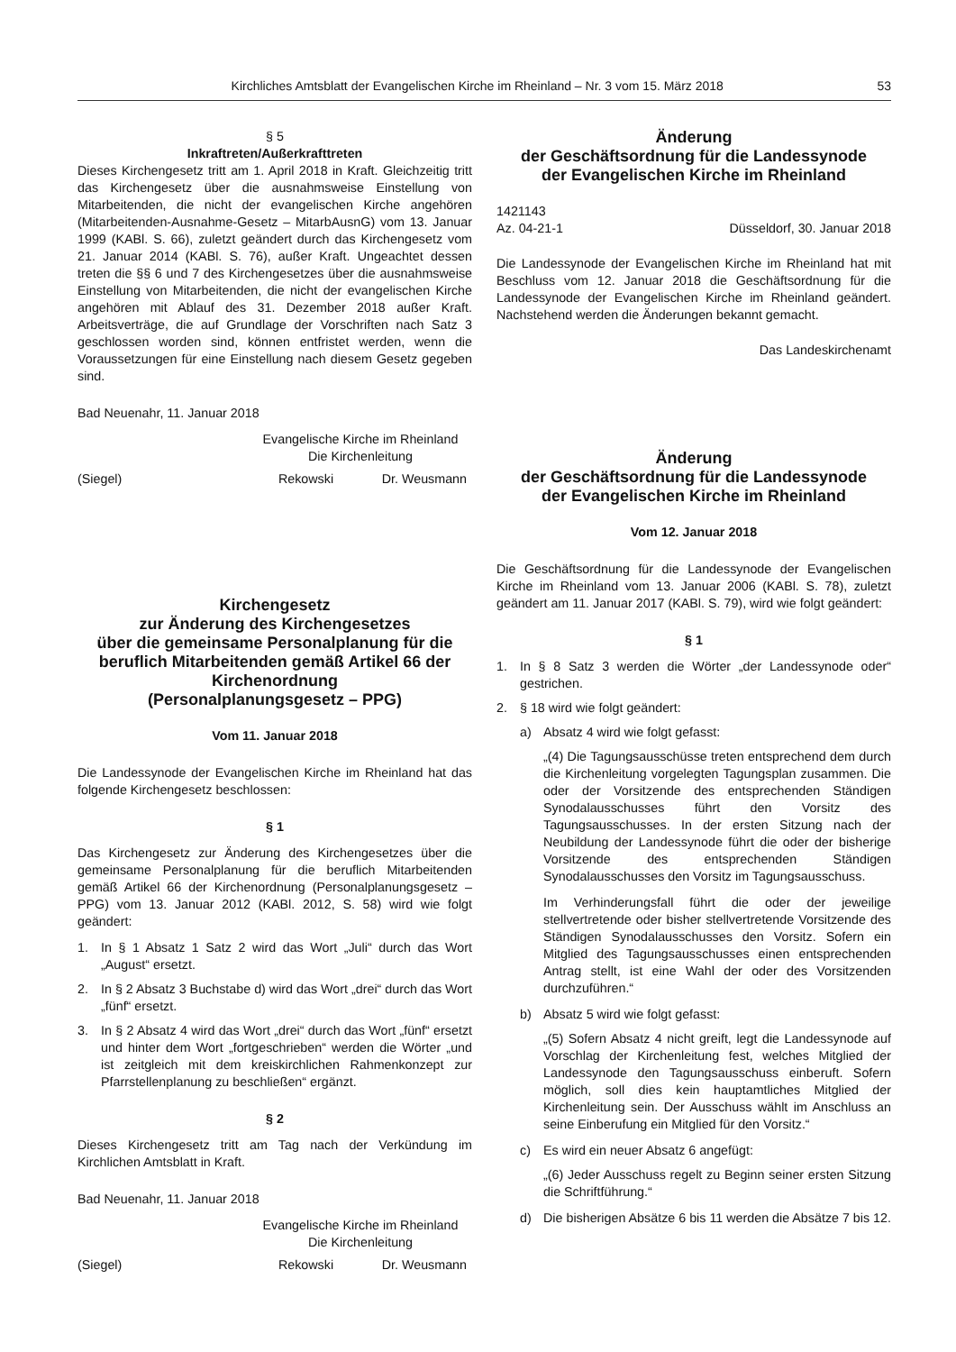Kirchliches Amtsblatt der Evangelischen Kirche im Rheinland – Nr. 3 vom 15. März 2018 53
§ 5
Inkraftreten/Außerkrafttreten
Dieses Kirchengesetz tritt am 1. April 2018 in Kraft. Gleichzeitig tritt das Kirchengesetz über die ausnahmsweise Einstellung von Mitarbeitenden, die nicht der evangelischen Kirche angehören (Mitarbeitenden-Ausnahme-Gesetz – MitarbAusnG) vom 13. Januar 1999 (KABl. S. 66), zuletzt geändert durch das Kirchengesetz vom 21. Januar 2014 (KABl. S. 76), außer Kraft. Ungeachtet dessen treten die §§ 6 und 7 des Kirchengesetzes über die ausnahmsweise Einstellung von Mitarbeitenden, die nicht der evangelischen Kirche angehören mit Ablauf des 31. Dezember 2018 außer Kraft. Arbeitsverträge, die auf Grundlage der Vorschriften nach Satz 3 geschlossen worden sind, können entfristet werden, wenn die Voraussetzungen für eine Einstellung nach diesem Gesetz gegeben sind.
Bad Neuenahr, 11. Januar 2018
Evangelische Kirche im Rheinland
Die Kirchenleitung
(Siegel) Rekowski Dr. Weusmann
Kirchengesetz
zur Änderung des Kirchengesetzes
über die gemeinsame Personalplanung für die beruflich Mitarbeitenden gemäß Artikel 66 der Kirchenordnung
(Personalplanungsgesetz – PPG)
Vom 11. Januar 2018
Die Landessynode der Evangelischen Kirche im Rheinland hat das folgende Kirchengesetz beschlossen:
§ 1
Das Kirchengesetz zur Änderung des Kirchengesetzes über die gemeinsame Personalplanung für die beruflich Mitarbeitenden gemäß Artikel 66 der Kirchenordnung (Personalplanungsgesetz – PPG) vom 13. Januar 2012 (KABl. 2012, S. 58) wird wie folgt geändert:
1. In § 1 Absatz 1 Satz 2 wird das Wort „Juli“ durch das Wort „August“ ersetzt.
2. In § 2 Absatz 3 Buchstabe d) wird das Wort „drei“ durch das Wort „fünf“ ersetzt.
3. In § 2 Absatz 4 wird das Wort „drei“ durch das Wort „fünf“ ersetzt und hinter dem Wort „fortgeschrieben“ werden die Wörter „und ist zeitgleich mit dem kreiskirchlichen Rahmenkonzept zur Pfarrstellenplanung zu beschließen“ ergänzt.
§ 2
Dieses Kirchengesetz tritt am Tag nach der Verkündung im Kirchlichen Amtsblatt in Kraft.
Bad Neuenahr, 11. Januar 2018
Evangelische Kirche im Rheinland
Die Kirchenleitung
(Siegel) Rekowski Dr. Weusmann
Änderung
der Geschäftsordnung für die Landessynode
der Evangelischen Kirche im Rheinland
1421143
Az. 04-21-1 Düsseldorf, 30. Januar 2018
Die Landessynode der Evangelischen Kirche im Rheinland hat mit Beschluss vom 12. Januar 2018 die Geschäftsordnung für die Landessynode der Evangelischen Kirche im Rheinland geändert. Nachstehend werden die Änderungen bekannt gemacht.
Das Landeskirchenamt
Änderung
der Geschäftsordnung für die Landessynode
der Evangelischen Kirche im Rheinland
Vom 12. Januar 2018
Die Geschäftsordnung für die Landessynode der Evangelischen Kirche im Rheinland vom 13. Januar 2006 (KABl. S. 78), zuletzt geändert am 11. Januar 2017 (KABl. S. 79), wird wie folgt geändert:
§ 1
1. In § 8 Satz 3 werden die Wörter „der Landessynode oder“ gestrichen.
2. § 18 wird wie folgt geändert:
a) Absatz 4 wird wie folgt gefasst:
„(4) Die Tagungsausschüsse treten entsprechend dem durch die Kirchenleitung vorgelegten Tagungsplan zusammen. Die oder der Vorsitzende des entsprechenden Ständigen Synodalausschusses führt den Vorsitz des Tagungsausschusses. In der ersten Sitzung nach der Neubildung der Landessynode führt die oder der bisherige Vorsitzende des entsprechenden Ständigen Synodalausschusses den Vorsitz im Tagungsausschuss.
Im Verhinderungsfall führt die oder der jeweilige stellvertretende oder bisher stellvertretende Vorsitzende des Ständigen Synodalausschusses den Vorsitz. Sofern ein Mitglied des Tagungsausschusses einen entsprechenden Antrag stellt, ist eine Wahl der oder des Vorsitzenden durchzuführen.“
b) Absatz 5 wird wie folgt gefasst:
„(5) Sofern Absatz 4 nicht greift, legt die Landessynode auf Vorschlag der Kirchenleitung fest, welches Mitglied der Landessynode den Tagungsausschuss einberuft. Sofern möglich, soll dies kein hauptamtliches Mitglied der Kirchenleitung sein. Der Ausschuss wählt im Anschluss an seine Einberufung ein Mitglied für den Vorsitz.“
c) Es wird ein neuer Absatz 6 angefügt:
„(6) Jeder Ausschuss regelt zu Beginn seiner ersten Sitzung die Schriftführung.“
d) Die bisherigen Absätze 6 bis 11 werden die Absätze 7 bis 12.